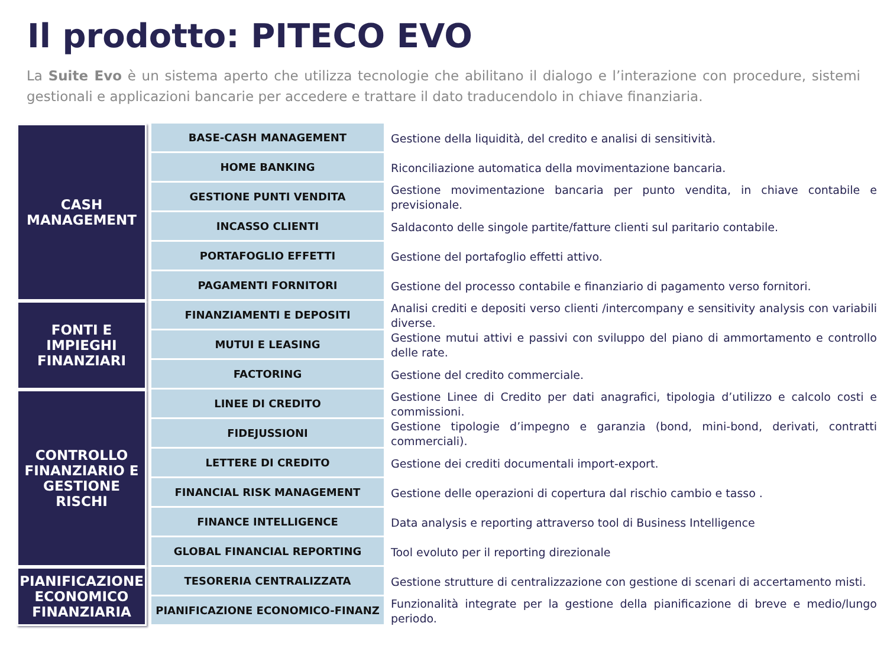Il prodotto: PITECO EVO
La Suite Evo è un sistema aperto che utilizza tecnologie che abilitano il dialogo e l’interazione con procedure, sistemi gestionali e applicazioni bancarie per accedere e trattare il dato traducendolo in chiave finanziaria.
| CASH MANAGEMENT | | BASE-CASH MANAGEMENT | Gestione della liquidità, del credito e analisi di sensitività. |
| | | HOME BANKING | Riconciliazione automatica della movimentazione bancaria. |
| | | GESTIONE PUNTI VENDITA | Gestione movimentazione bancaria per punto vendita, in chiave contabile e previsionale. |
| | | INCASSO CLIENTI | Saldaconto delle singole partite/fatture clienti sul paritario contabile. |
| | | PORTAFOGLIO EFFETTI | Gestione del portafoglio effetti attivo. |
| | | PAGAMENTI FORNITORI | Gestione del processo contabile e finanziario di pagamento verso fornitori. |
| FONTI E IMPIEGHI FINANZIARI | | FINANZIAMENTI E DEPOSITI | Analisi crediti e depositi verso clienti /intercompany e sensitivity analysis con variabili diverse. |
| | | MUTUI E LEASING | Gestione mutui attivi e passivi con sviluppo del piano di ammortamento e controllo delle rate. |
| | | FACTORING | Gestione del credito commerciale. |
| CONTROLLO FINANZIARIO E GESTIONE RISCHI | | LINEE DI CREDITO | Gestione Linee di Credito per dati anagrafici, tipologia d’utilizzo e calcolo costi e commissioni. |
| | | FIDEJUSSIONI | Gestione tipologie d’impegno e garanzia (bond, mini-bond, derivati, contratti commerciali). |
| | | LETTERE DI CREDITO | Gestione dei crediti documentali import-export. |
| | | FINANCIAL RISK MANAGEMENT | Gestione delle operazioni di copertura dal rischio cambio e tasso . |
| | | FINANCE INTELLIGENCE | Data analysis e reporting attraverso tool di Business Intelligence |
| | | GLOBAL FINANCIAL REPORTING | Tool evoluto per il reporting direzionale |
| PIANIFICAZIONE ECONOMICO FINANZIARIA | | TESORERIA CENTRALIZZATA | Gestione strutture di centralizzazione con gestione di scenari di accertamento misti. |
| | | PIANIFICAZIONE ECONOMICO-FINANZ | Funzionalità integrate per la gestione della pianificazione di breve e medio/lungo periodo. |